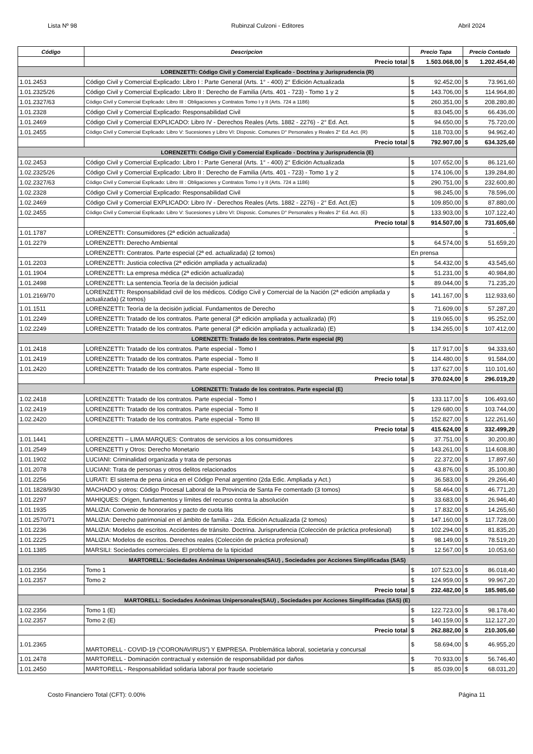Lista Nº 98 Rubinzal Culzoni - Editores Abril 2024
| Código | Descripcion | Precio Tapa | | Precio Contado | |
| --- | --- | --- | --- | --- | --- |
| | Precio total | $ | 1.503.068,00 | $ | 1.202.454,40 |
| LORENZETTI: Código Civil y Comercial Explicado - Doctrina y Jurisprudencia (R) | | | | | |
| 1.01.2453 | Código Civil y Comercial Explicado: Libro I : Parte General (Arts. 1° - 400) 2° Edición Actualizada | $ | 92.452,00 | $ | 73.961,60 |
| 1.01.2325/26 | Código Civil y Comercial Explicado: Libro II : Derecho de Familia (Arts. 401 - 723) - Tomo 1 y 2 | $ | 143.706,00 | $ | 114.964,80 |
| 1.01.2327/63 | Código Civil y Comercial Explicado: Libro III : Obligaciones y Contratos Tomo I y II (Arts. 724 a 1186) | $ | 260.351,00 | $ | 208.280,80 |
| 1.01.2328 | Código Civil y Comercial Explicado: Responsabilidad Civil | $ | 83.045,00 | $ | 66.436,00 |
| 1.01.2469 | Código Civil y Comercial EXPLICADO: Libro IV - Derechos Reales (Arts. 1882 - 2276) - 2° Ed. Act. | $ | 94.650,00 | $ | 75.720,00 |
| 1.01.2455 | Código Civil y Comercial Explicado: Libro V: Sucesiones y Libro VI: Disposic. Comunes D° Personales y Reales 2° Ed. Act. (R) | $ | 118.703,00 | $ | 94.962,40 |
| | Precio total | $ | 792.907,00 | $ | 634.325,60 |
| LORENZETTI: Código Civil y Comercial Explicado - Doctrina y Jurisprudencia (E) | | | | | |
| 1.02.2453 | Código Civil y Comercial Explicado: Libro I : Parte General (Arts. 1° - 400) 2° Edición Actualizada | $ | 107.652,00 | $ | 86.121,60 |
| 1.02.2325/26 | Código Civil y Comercial Explicado: Libro II : Derecho de Familia (Arts. 401 - 723) - Tomo 1 y 2 | $ | 174.106,00 | $ | 139.284,80 |
| 1.02.2327/63 | Código Civil y Comercial Explicado: Libro III : Obligaciones y Contratos Tomo I y II (Arts. 724 a 1186) | $ | 290.751,00 | $ | 232.600,80 |
| 1.02.2328 | Código Civil y Comercial Explicado: Responsabilidad Civil | $ | 98.245,00 | $ | 78.596,00 |
| 1.02.2469 | Código Civil y Comercial EXPLICADO: Libro IV - Derechos Reales (Arts. 1882 - 2276) - 2° Ed. Act.(E) | $ | 109.850,00 | $ | 87.880,00 |
| 1.02.2455 | Código Civil y Comercial Explicado: Libro V: Sucesiones y Libro VI: Disposic. Comunes D° Personales y Reales 2° Ed. Act. (E) | $ | 133.903,00 | $ | 107.122,40 |
| | Precio total | $ | 914.507,00 | $ | 731.605,60 |
| 1.01.1787 | LORENZETTI: Consumidores (2ª edición actualizada) | | | $ | - |
| 1.01.2279 | LORENZETTI: Derecho Ambiental | $ | 64.574,00 | $ | 51.659,20 |
| | LORENZETTI: Contratos. Parte especial (2ª ed. actualizada) (2 tomos) | En prensa | | | |
| 1.01.2203 | LORENZETTI: Justicia colectiva (2ª edición ampliada y actualizada) | $ | 54.432,00 | $ | 43.545,60 |
| 1.01.1904 | LORENZETTI: La empresa médica (2ª edición actualizada) | $ | 51.231,00 | $ | 40.984,80 |
| 1.01.2498 | LORENZETTI: La sentencia.Teoría de la decisión judicial | $ | 89.044,00 | $ | 71.235,20 |
| 1.01.2169/70 | LORENZETTI: Responsabilidad civil de los médicos. Código Civil y Comercial de la Nación (2ª edición ampliada y actualizada) (2 tomos) | $ | 141.167,00 | $ | 112.933,60 |
| 1.01.1511 | LORENZETTI: Teoría de la decisión judicial. Fundamentos de Derecho | $ | 71.609,00 | $ | 57.287,20 |
| 1.01.2249 | LORENZETTI: Tratado de los contratos. Parte general (3ª edición ampliada y actualizada) (R) | $ | 119.065,00 | $ | 95.252,00 |
| 1.02.2249 | LORENZETTI: Tratado de los contratos. Parte general (3ª edición ampliada y actualizada) (E) | $ | 134.265,00 | $ | 107.412,00 |
| LORENZETTI: Tratado de los contratos. Parte especial (R) | | | | | |
| 1.01.2418 | LORENZETTI: Tratado de los contratos. Parte especial - Tomo I | $ | 117.917,00 | $ | 94.333,60 |
| 1.01.2419 | LORENZETTI: Tratado de los contratos. Parte especial - Tomo II | $ | 114.480,00 | $ | 91.584,00 |
| 1.01.2420 | LORENZETTI: Tratado de los contratos. Parte especial - Tomo III | $ | 137.627,00 | $ | 110.101,60 |
| | Precio total | $ | 370.024,00 | $ | 296.019,20 |
| LORENZETTI: Tratado de los contratos. Parte especial (E) | | | | | |
| 1.02.2418 | LORENZETTI: Tratado de los contratos. Parte especial - Tomo I | $ | 133.117,00 | $ | 106.493,60 |
| 1.02.2419 | LORENZETTI: Tratado de los contratos. Parte especial - Tomo II | $ | 129.680,00 | $ | 103.744,00 |
| 1.02.2420 | LORENZETTI: Tratado de los contratos. Parte especial - Tomo III | $ | 152.827,00 | $ | 122.261,60 |
| | Precio total | $ | 415.624,00 | $ | 332.499,20 |
| 1.01.1441 | LORENZETTI – LIMA MARQUES: Contratos de servicios a los consumidores | $ | 37.751,00 | $ | 30.200,80 |
| 1.01.2549 | LORENZETTI y Otros: Derecho Monetario | $ | 143.261,00 | $ | 114.608,80 |
| 1.01.1902 | LUCIANI: Criminalidad organizada y trata de personas | $ | 22.372,00 | $ | 17.897,60 |
| 1.01.2078 | LUCIANI: Trata de personas y otros delitos relacionados | $ | 43.876,00 | $ | 35.100,80 |
| 1.01.2256 | LURATI: El sistema de pena única en el Código Penal argentino (2da Edic. Ampliada y Act.) | $ | 36.583,00 | $ | 29.266,40 |
| 1.01.1828/9/30 | MACHADO y otros: Código Procesal Laboral de la Provincia de Santa Fe comentado (3 tomos) | $ | 58.464,00 | $ | 46.771,20 |
| 1.01.2297 | MAHIQUES: Origen, fundamentos y límites del recurso contra la absolución | $ | 33.683,00 | $ | 26.946,40 |
| 1.01.1935 | MALIZIA: Convenio de honorarios y pacto de cuota litis | $ | 17.832,00 | $ | 14.265,60 |
| 1.01.2570/71 | MALIZIA: Derecho patrimonial en el ámbito de familia - 2da. Edición Actualizada (2 tomos) | $ | 147.160,00 | $ | 117.728,00 |
| 1.01.2236 | MALIZIA: Modelos de escritos. Accidentes de tránsito. Doctrina. Jurisprudencia (Colección de práctica profesional) | $ | 102.294,00 | $ | 81.835,20 |
| 1.01.2225 | MALIZIA: Modelos de escritos. Derechos reales (Colección de práctica profesional) | $ | 98.149,00 | $ | 78.519,20 |
| 1.01.1385 | MARSILI: Sociedades comerciales. El problema de la tipicidad | $ | 12.567,00 | $ | 10.053,60 |
| MARTORELL: Sociedades Anónimas Unipersonales(SAU) , Sociedades por Acciones Simplificadas (SAS) | | | | | |
| 1.01.2356 | Tomo 1 | $ | 107.523,00 | $ | 86.018,40 |
| 1.01.2357 | Tomo 2 | $ | 124.959,00 | $ | 99.967,20 |
| | Precio total | $ | 232.482,00 | $ | 185.985,60 |
| MARTORELL: Sociedades Anónimas Unipersonales(SAU) , Sociedades por Acciones Simplificadas (SAS) (E) | | | | | |
| 1.02.2356 | Tomo 1 (E) | $ | 122.723,00 | $ | 98.178,40 |
| 1.02.2357 | Tomo 2 (E) | $ | 140.159,00 | $ | 112.127,20 |
| | Precio total | $ | 262.882,00 | $ | 210.305,60 |
| 1.01.2365 | MARTORELL - COVID-19 (“CORONAVIRUS”) Y EMPRESA. Problemática laboral, societaria y concursal | $ | 58.694,00 | $ | 46.955,20 |
| 1.01.2478 | MARTORELL - Dominación contractual y extensión de responsabilidad por daños | $ | 70.933,00 | $ | 56.746,40 |
| 1.01.2450 | MARTORELL - Responsabilidad solidaria laboral por fraude societario | $ | 85.039,00 | $ | 68.031,20 |
Costo Financiero Total (CFT): 0.00% Página 11